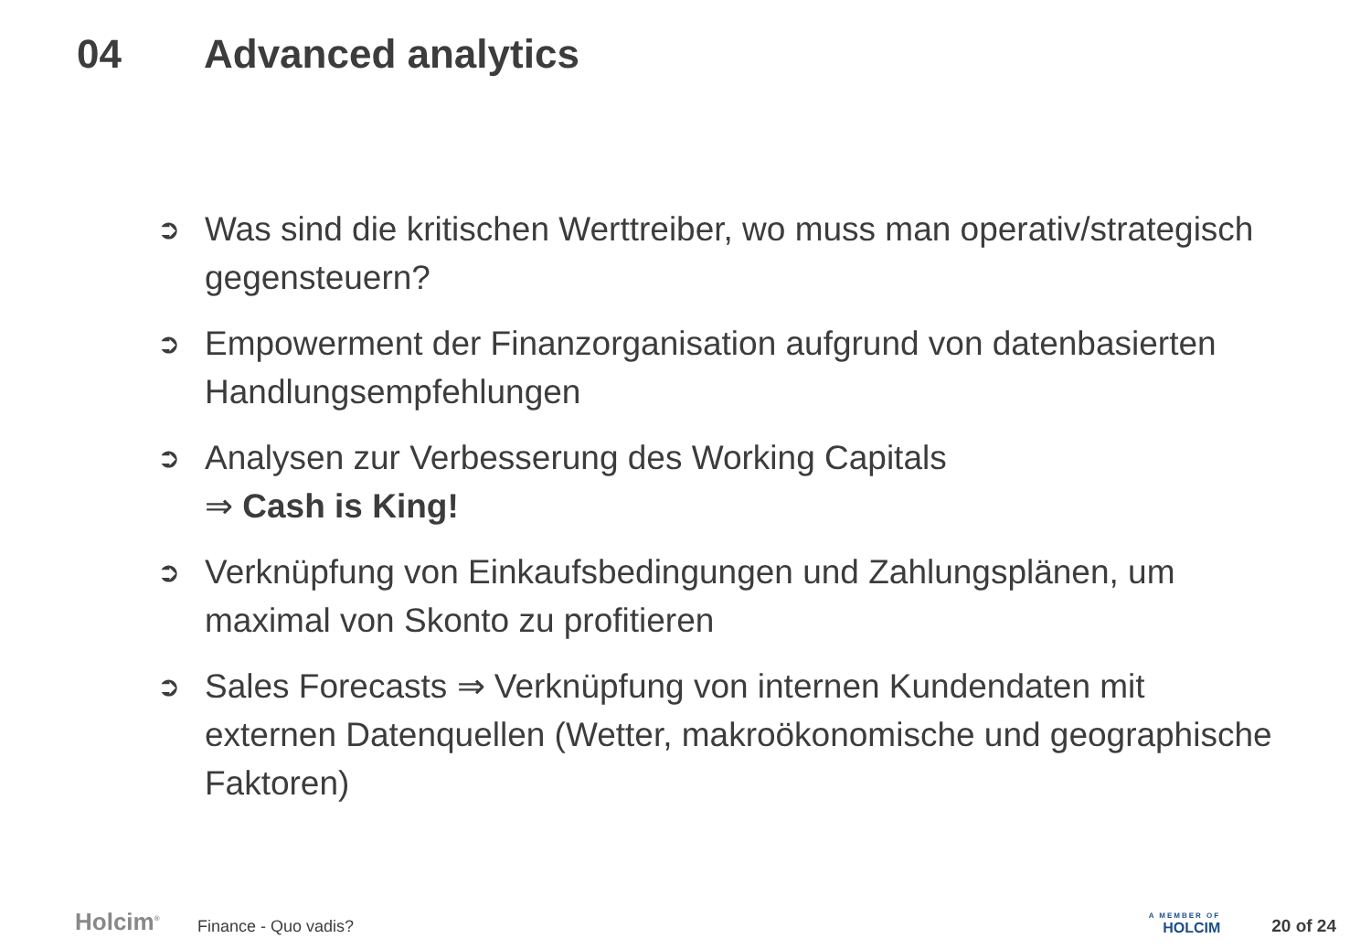04 Advanced analytics
➲ Was sind die kritischen Werttreiber, wo muss man operativ/strategisch gegensteuern?
➲ Empowerment der Finanzorganisation aufgrund von datenbasierten Handlungsempfehlungen
➲ Analysen zur Verbesserung des Working Capitals
⇒ Cash is King!
➲ Verknüpfung von Einkaufsbedingungen und Zahlungsplänen, um maximal von Skonto zu profitieren
➲ Sales Forecasts ⇒ Verknüpfung von internen Kundendaten mit externen Datenquellen (Wetter, makroökonomische und geographische Faktoren)
Holcim<sup>®</sup>
Finance - Quo vadis?
A MEMBER OF
HOLCIM
20 of 24